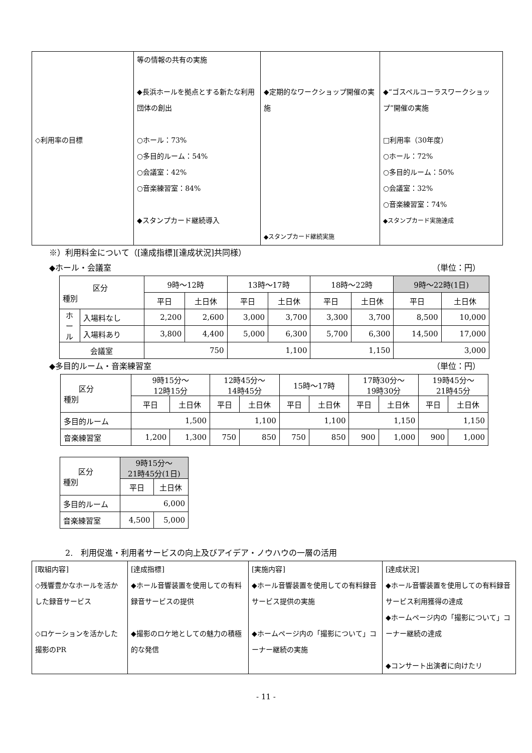| ◇利用率の目標 | 等の情報の共有の実施 ◆長浜ホールを拠点とする新たな利用団体の創出 ○ホール：73% ○多目的ルーム：54% ○会議室：42% ○音楽練習室：84% ◆スタンプカード継続導入 | ◆定期的なワークショップ開催の実施 ◆スタンプカード継続実施 | ◆“ゴスペルコーラスワークショップ”開催の実施 □利用率（30年度） ○ホール：72% ○多目的ルーム：50% ○会議室：32% ○音楽練習室：74% ◆スタンプカード実施達成 |
※）利用料金について（[達成指標][達成状況]共同様）
◆ホール・会議室 （単位：円）
| 区分 種別 | | 9時～12時 | | 13時～17時 | | 18時～22時 | | 9時～22時(1日) | |
| --- | --- | --- | --- | --- | --- | --- | --- | --- | --- |
| | | 平日 | 土日休 | 平日 | 土日休 | 平日 | 土日休 | 平日 | 土日休 |
| ホ ー ル | 入場料なし | 2,200 | 2,600 | 3,000 | 3,700 | 3,300 | 3,700 | 8,500 | 10,000 |
| | 入場料あり | 3,800 | 4,400 | 5,000 | 6,300 | 5,700 | 6,300 | 14,500 | 17,000 |
| 会議室 | | 750 | | 1,100 | | 1,150 | | 3,000 | |
◆多目的ルーム・音楽練習室 （単位：円）
| 区分 種別 | 9時15分～ 12時15分 | | 12時45分～ 14時45分 | | 15時～17時 | | 17時30分～ 19時30分 | | 19時45分～ 21時45分 | |
| --- | --- | --- | --- | --- | --- | --- | --- | --- | --- | --- |
| | 平日 | 土日休 | 平日 | 土日休 | 平日 | 土日休 | 平日 | 土日休 | 平日 | 土日休 |
| 多目的ルーム | 1,500 | | 1,100 | | 1,100 | | 1,150 | | 1,150 | |
| 音楽練習室 | 1,200 | 1,300 | 750 | 850 | 750 | 850 | 900 | 1,000 | 900 | 1,000 |
| 区分 種別 | 9時15分～ 21時45分(1日) | |
| --- | --- | --- |
| | 平日 | 土日休 |
| 多目的ルーム | 6,000 | |
| 音楽練習室 | 4,500 | 5,000 |
2.　利用促進・利用者サービスの向上及びアイデア・ノウハウの一層の活用
| [取組内容] ◇残響豊かなホールを活かした録音サービス ◇ロケーションを活かした撮影のPR | [達成指標] ◆ホール音響装置を使用しての有料録音サービスの提供 ◆撮影のロケ地としての魅力の積極的な発信 | [実施内容] ◆ホール音響装置を使用しての有料録音サービス提供の実施 ◆ホームページ内の「撮影について」コーナー継続の実施 | [達成状況] ◆ホール音響装置を使用しての有料録音サービス利用獲得の達成 ◆ホームページ内の「撮影について」コーナー継続の達成 ◆コンサート出演者に向けたリ |
- 11 -